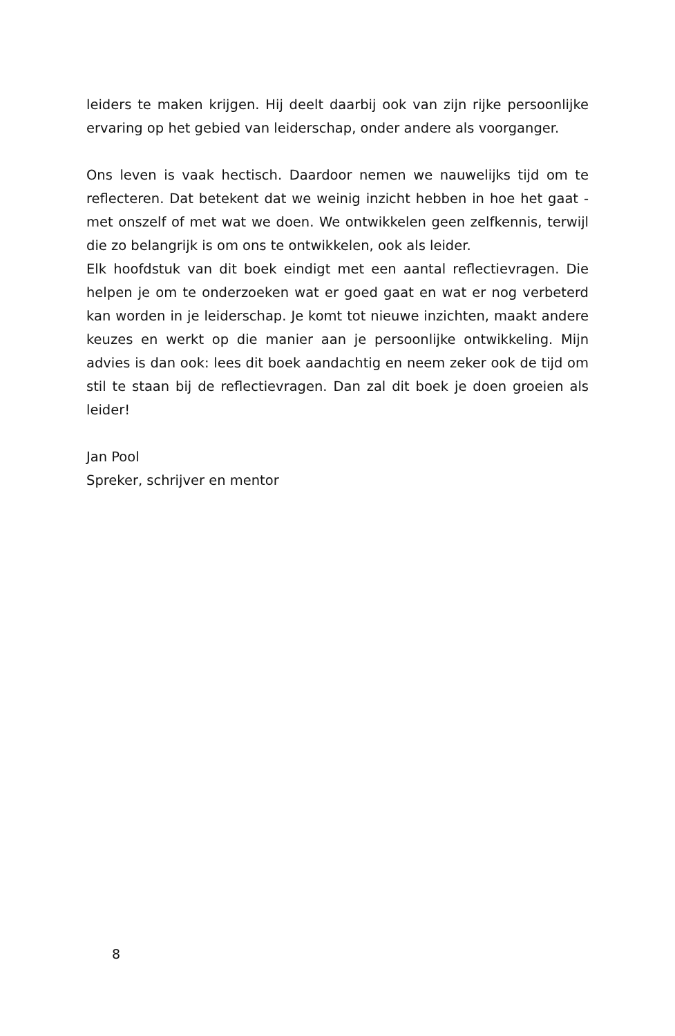leiders te maken krijgen. Hij deelt daarbij ook van zijn rijke persoonlijke ervaring op het gebied van leiderschap, onder andere als voorganger.
Ons leven is vaak hectisch. Daardoor nemen we nauwelijks tijd om te reflecteren. Dat betekent dat we weinig inzicht hebben in hoe het gaat - met onszelf of met wat we doen. We ontwikkelen geen zelfkennis, terwijl die zo belangrijk is om ons te ontwikkelen, ook als leider.
Elk hoofdstuk van dit boek eindigt met een aantal reflectievragen. Die helpen je om te onderzoeken wat er goed gaat en wat er nog verbeterd kan worden in je leiderschap. Je komt tot nieuwe inzichten, maakt andere keuzes en werkt op die manier aan je persoonlijke ontwikkeling. Mijn advies is dan ook: lees dit boek aandachtig en neem zeker ook de tijd om stil te staan bij de reflectievragen. Dan zal dit boek je doen groei­en als leider!
Jan Pool
Spreker, schrijver en mentor
8